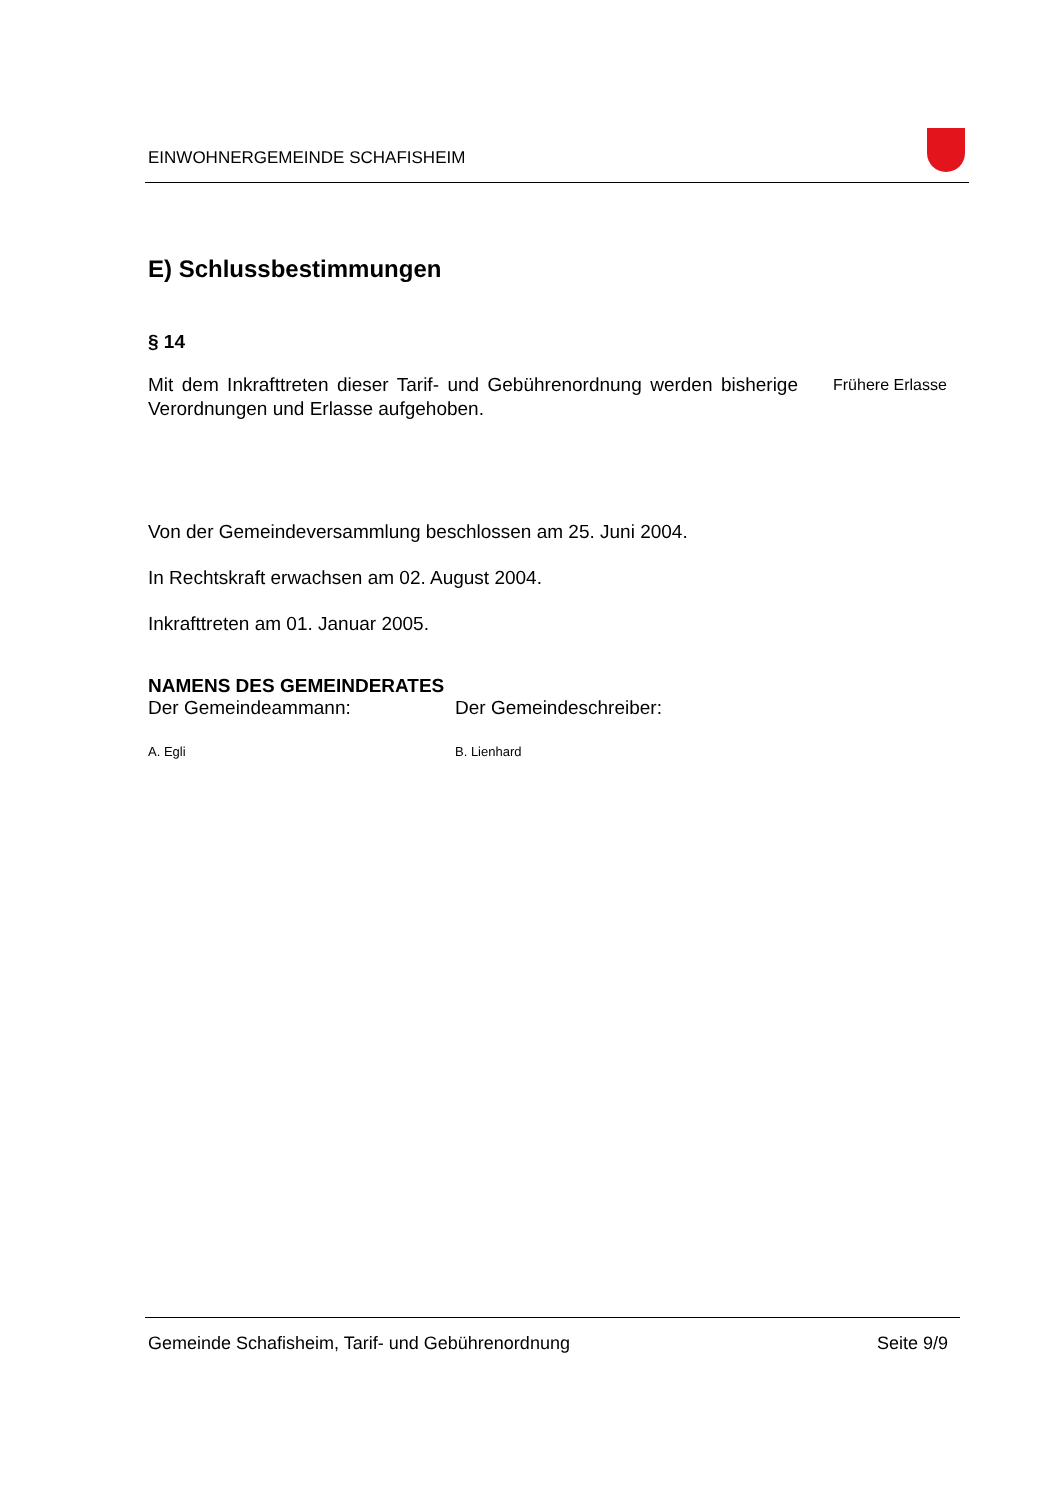EINWOHNERGEMEINDE SCHAFISHEIM
E) Schlussbestimmungen
§ 14
Mit dem Inkrafttreten dieser Tarif- und Gebührenordnung werden bis­herige Verordnungen und Erlasse aufgehoben.
Frühere Erlasse
Von der Gemeindeversammlung beschlossen am 25. Juni 2004.
In Rechtskraft erwachsen am 02. August 2004.
Inkrafttreten am 01. Januar 2005.
NAMENS DES GEMEINDERATES
Der Gemeindeammann: Der Gemeindeschreiber:
A. Egli B. Lienhard
Gemeinde Schafisheim, Tarif- und Gebührenordnung Seite 9/9